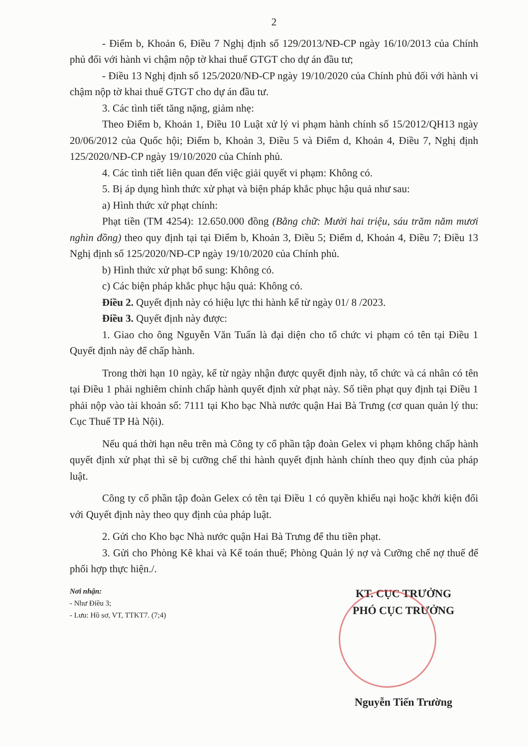2
- Điểm b, Khoản 6, Điều 7 Nghị định số 129/2013/NĐ-CP ngày 16/10/2013 của Chính phủ đối với hành vi chậm nộp tờ khai thuế GTGT cho dự án đầu tư;
- Điều 13 Nghị định số 125/2020/NĐ-CP ngày 19/10/2020 của Chính phủ đối với hành vi chậm nộp tờ khai thuế GTGT cho dự án đầu tư.
3. Các tình tiết tăng nặng, giảm nhẹ:
Theo Điểm b, Khoản 1, Điều 10 Luật xử lý vi phạm hành chính số 15/2012/QH13 ngày 20/06/2012 của Quốc hội; Điểm b, Khoản 3, Điều 5 và Điểm d, Khoản 4, Điều 7, Nghị định 125/2020/NĐ-CP ngày 19/10/2020 của Chính phủ.
4. Các tình tiết liên quan đến việc giải quyết vi phạm: Không có.
5. Bị áp dụng hình thức xử phạt và biện pháp khắc phục hậu quả như sau:
a) Hình thức xử phạt chính:
Phạt tiền (TM 4254): 12.650.000 đồng (Bằng chữ: Mười hai triệu, sáu trăm năm mươi nghìn đồng) theo quy định tại tại Điểm b, Khoản 3, Điều 5; Điểm d, Khoản 4, Điều 7; Điều 13 Nghị định số 125/2020/NĐ-CP ngày 19/10/2020 của Chính phủ.
b) Hình thức xử phạt bổ sung: Không có.
c) Các biện pháp khắc phục hậu quả: Không có.
Điều 2. Quyết định này có hiệu lực thi hành kể từ ngày 01/ 8 /2023.
Điều 3. Quyết định này được:
1. Giao cho ông Nguyễn Văn Tuấn là đại diện cho tổ chức vi phạm có tên tại Điều 1 Quyết định này để chấp hành.
Trong thời hạn 10 ngày, kể từ ngày nhận được quyết định này, tổ chức và cá nhân có tên tại Điều 1 phải nghiêm chỉnh chấp hành quyết định xử phạt này. Số tiền phạt quy định tại Điều 1 phải nộp vào tài khoản số: 7111 tại Kho bạc Nhà nước quận Hai Bà Trưng (cơ quan quản lý thu: Cục Thuế TP Hà Nội).
Nếu quá thời hạn nêu trên mà Công ty cổ phần tập đoàn Gelex vi phạm không chấp hành quyết định xử phạt thì sẽ bị cưỡng chế thi hành quyết định hành chính theo quy định của pháp luật.
Công ty cổ phần tập đoàn Gelex có tên tại Điều 1 có quyền khiếu nại hoặc khởi kiện đối với Quyết định này theo quy định của pháp luật.
2. Gửi cho Kho bạc Nhà nước quận Hai Bà Trưng để thu tiền phạt.
3. Gửi cho Phòng Kê khai và Kế toán thuế; Phòng Quản lý nợ và Cưỡng chế nợ thuế để phối hợp thực hiện./.
Nơi nhận:
- Như Điều 3;
- Lưu: Hồ sơ, VT, TTKT7. (7;4)
KT. CỤC TRƯỞNG
PHÓ CỤC TRƯỞNG
Nguyễn Tiến Trường